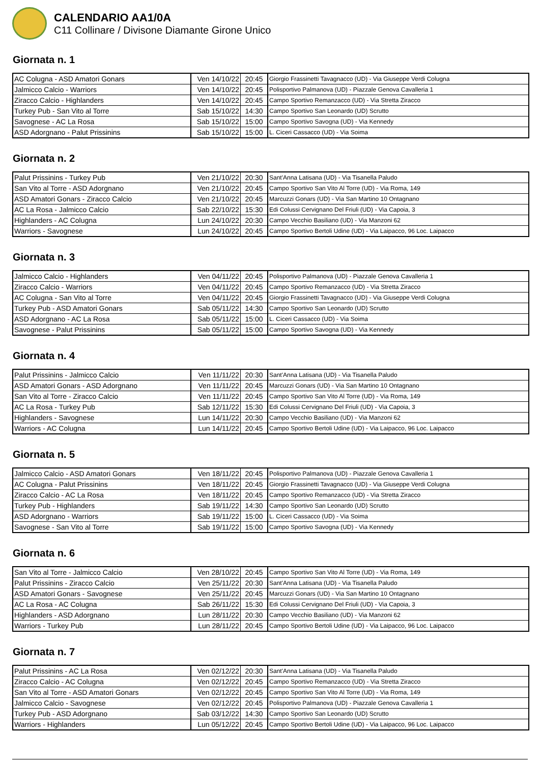CALENDARIO AA1/0A
C11 Collinare / Divisone Diamante Girone Unico
Giornata n. 1
| AC Colugna - ASD Amatori Gonars | Ven 14/10/22 | 20:45 | Giorgio Frassinetti Tavagnacco (UD) - Via Giuseppe Verdi Colugna |
| Jalmicco Calcio - Warriors | Ven 14/10/22 | 20:45 | Polisportivo Palmanova (UD) - Piazzale Genova Cavalleria 1 |
| Ziracco Calcio - Highlanders | Ven 14/10/22 | 20:45 | Campo Sportivo Remanzacco (UD) - Via Stretta Ziracco |
| Turkey Pub - San Vito al Torre | Sab 15/10/22 | 14:30 | Campo Sportivo San Leonardo (UD) Scrutto |
| Savognese - AC La Rosa | Sab 15/10/22 | 15:00 | Campo Sportivo Savogna (UD) - Via Kennedy |
| ASD Adorgnano - Palut Prissinins | Sab 15/10/22 | 15:00 | L. Ciceri Cassacco (UD) - Via Soima |
Giornata n. 2
| Palut Prissinins - Turkey Pub | Ven 21/10/22 | 20:30 | Sant'Anna Latisana (UD) - Via Tisanella Paludo |
| San Vito al Torre - ASD Adorgnano | Ven 21/10/22 | 20:45 | Campo Sportivo San Vito Al Torre (UD) - Via Roma, 149 |
| ASD Amatori Gonars - Ziracco Calcio | Ven 21/10/22 | 20:45 | Marcuzzi Gonars (UD) - Via San Martino 10 Ontagnano |
| AC La Rosa - Jalmicco Calcio | Sab 22/10/22 | 15:30 | Edi Colussi Cervignano Del Friuli (UD) - Via Capoia, 3 |
| Highlanders - AC Colugna | Lun 24/10/22 | 20:30 | Campo Vecchio Basiliano (UD) - Via Manzoni 62 |
| Warriors - Savognese | Lun 24/10/22 | 20:45 | Campo Sportivo Bertoli Udine (UD) - Via Laipacco, 96 Loc. Laipacco |
Giornata n. 3
| Jalmicco Calcio - Highlanders | Ven 04/11/22 | 20:45 | Polisportivo Palmanova (UD) - Piazzale Genova Cavalleria 1 |
| Ziracco Calcio - Warriors | Ven 04/11/22 | 20:45 | Campo Sportivo Remanzacco (UD) - Via Stretta Ziracco |
| AC Colugna - San Vito al Torre | Ven 04/11/22 | 20:45 | Giorgio Frassinetti Tavagnacco (UD) - Via Giuseppe Verdi Colugna |
| Turkey Pub - ASD Amatori Gonars | Sab 05/11/22 | 14:30 | Campo Sportivo San Leonardo (UD) Scrutto |
| ASD Adorgnano - AC La Rosa | Sab 05/11/22 | 15:00 | L. Ciceri Cassacco (UD) - Via Soima |
| Savognese - Palut Prissinins | Sab 05/11/22 | 15:00 | Campo Sportivo Savogna (UD) - Via Kennedy |
Giornata n. 4
| Palut Prissinins - Jalmicco Calcio | Ven 11/11/22 | 20:30 | Sant'Anna Latisana (UD) - Via Tisanella Paludo |
| ASD Amatori Gonars - ASD Adorgnano | Ven 11/11/22 | 20:45 | Marcuzzi Gonars (UD) - Via San Martino 10 Ontagnano |
| San Vito al Torre - Ziracco Calcio | Ven 11/11/22 | 20:45 | Campo Sportivo San Vito Al Torre (UD) - Via Roma, 149 |
| AC La Rosa - Turkey Pub | Sab 12/11/22 | 15:30 | Edi Colussi Cervignano Del Friuli (UD) - Via Capoia, 3 |
| Highlanders - Savognese | Lun 14/11/22 | 20:30 | Campo Vecchio Basiliano (UD) - Via Manzoni 62 |
| Warriors - AC Colugna | Lun 14/11/22 | 20:45 | Campo Sportivo Bertoli Udine (UD) - Via Laipacco, 96 Loc. Laipacco |
Giornata n. 5
| Jalmicco Calcio - ASD Amatori Gonars | Ven 18/11/22 | 20:45 | Polisportivo Palmanova (UD) - Piazzale Genova Cavalleria 1 |
| AC Colugna - Palut Prissinins | Ven 18/11/22 | 20:45 | Giorgio Frassinetti Tavagnacco (UD) - Via Giuseppe Verdi Colugna |
| Ziracco Calcio - AC La Rosa | Ven 18/11/22 | 20:45 | Campo Sportivo Remanzacco (UD) - Via Stretta Ziracco |
| Turkey Pub - Highlanders | Sab 19/11/22 | 14:30 | Campo Sportivo San Leonardo (UD) Scrutto |
| ASD Adorgnano - Warriors | Sab 19/11/22 | 15:00 | L. Ciceri Cassacco (UD) - Via Soima |
| Savognese - San Vito al Torre | Sab 19/11/22 | 15:00 | Campo Sportivo Savogna (UD) - Via Kennedy |
Giornata n. 6
| San Vito al Torre - Jalmicco Calcio | Ven 28/10/22 | 20:45 | Campo Sportivo San Vito Al Torre (UD) - Via Roma, 149 |
| Palut Prissinins - Ziracco Calcio | Ven 25/11/22 | 20:30 | Sant'Anna Latisana (UD) - Via Tisanella Paludo |
| ASD Amatori Gonars - Savognese | Ven 25/11/22 | 20:45 | Marcuzzi Gonars (UD) - Via San Martino 10 Ontagnano |
| AC La Rosa - AC Colugna | Sab 26/11/22 | 15:30 | Edi Colussi Cervignano Del Friuli (UD) - Via Capoia, 3 |
| Highlanders - ASD Adorgnano | Lun 28/11/22 | 20:30 | Campo Vecchio Basiliano (UD) - Via Manzoni 62 |
| Warriors - Turkey Pub | Lun 28/11/22 | 20:45 | Campo Sportivo Bertoli Udine (UD) - Via Laipacco, 96 Loc. Laipacco |
Giornata n. 7
| Palut Prissinins - AC La Rosa | Ven 02/12/22 | 20:30 | Sant'Anna Latisana (UD) - Via Tisanella Paludo |
| Ziracco Calcio - AC Colugna | Ven 02/12/22 | 20:45 | Campo Sportivo Remanzacco (UD) - Via Stretta Ziracco |
| San Vito al Torre - ASD Amatori Gonars | Ven 02/12/22 | 20:45 | Campo Sportivo San Vito Al Torre (UD) - Via Roma, 149 |
| Jalmicco Calcio - Savognese | Ven 02/12/22 | 20:45 | Polisportivo Palmanova (UD) - Piazzale Genova Cavalleria 1 |
| Turkey Pub - ASD Adorgnano | Sab 03/12/22 | 14:30 | Campo Sportivo San Leonardo (UD) Scrutto |
| Warriors - Highlanders | Lun 05/12/22 | 20:45 | Campo Sportivo Bertoli Udine (UD) - Via Laipacco, 96 Loc. Laipacco |